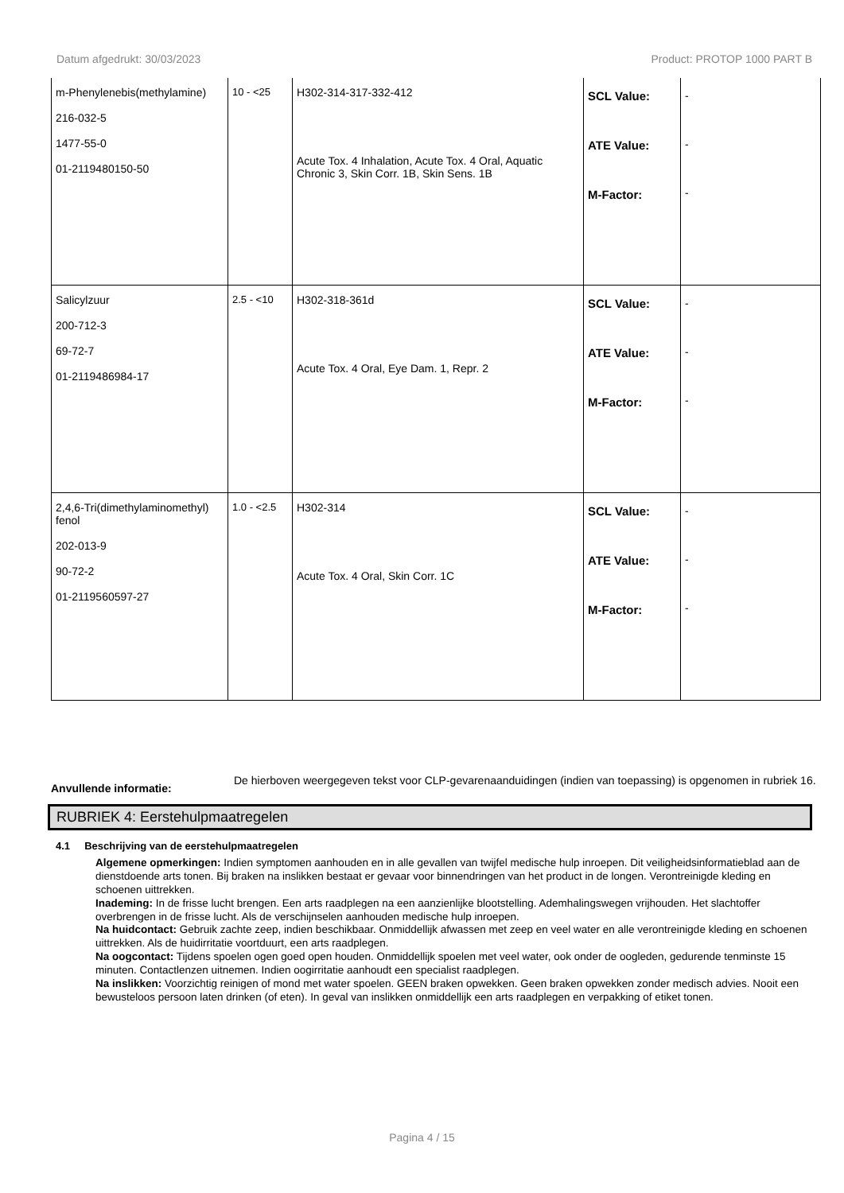Datum afgedrukt: 30/03/2023 Product: PROTOP 1000 PART B
| m-Phenylenebis(methylamine) 216-032-5 1477-55-0 01-2119480150-50 | 10 - <25 | H302-314-317-332-412 Acute Tox. 4 Inhalation, Acute Tox. 4 Oral, Aquatic Chronic 3, Skin Corr. 1B, Skin Sens. 1B | SCL Value: ATE Value: M-Factor: | - - - |
| Salicylzuur 200-712-3 69-72-7 01-2119486984-17 | 2.5 - <10 | H302-318-361d Acute Tox. 4 Oral, Eye Dam. 1, Repr. 2 | SCL Value: ATE Value: M-Factor: | - - - |
| 2,4,6-Tri(dimethylaminomethyl) fenol 202-013-9 90-72-2 01-2119560597-27 | 1.0 - <2.5 | H302-314 Acute Tox. 4 Oral, Skin Corr. 1C | SCL Value: ATE Value: M-Factor: | - - - |
Anvullende informatie: De hierboven weergegeven tekst voor CLP-gevarenaanduidingen (indien van toepassing) is opgenomen in rubriek 16.
RUBRIEK 4: Eerstehulpmaatregelen
4.1 Beschrijving van de eerstehulpmaatregelen
Algemene opmerkingen: Indien symptomen aanhouden en in alle gevallen van twijfel medische hulp inroepen. Dit veiligheidsinformatieblad aan de dienstdoende arts tonen. Bij braken na inslikken bestaat er gevaar voor binnendringen van het product in de longen. Verontreinigde kleding en schoenen uittrekken.
Inademing: In de frisse lucht brengen. Een arts raadplegen na een aanzienlijke blootstelling. Ademhalingswegen vrijhouden. Het slachtoffer overbrengen in de frisse lucht. Als de verschijnselen aanhouden medische hulp inroepen.
Na huidcontact: Gebruik zachte zeep, indien beschikbaar. Onmiddellijk afwassen met zeep en veel water en alle verontreinigde kleding en schoenen uittrekken. Als de huidirritatie voortduurt, een arts raadplegen.
Na oogcontact: Tijdens spoelen ogen goed open houden. Onmiddellijk spoelen met veel water, ook onder de oogleden, gedurende tenminste 15 minuten. Contactlenzen uitnemen. Indien oogirritatie aanhoudt een specialist raadplegen.
Na inslikken: Voorzichtig reinigen of mond met water spoelen. GEEN braken opwekken. Geen braken opwekken zonder medisch advies. Nooit een bewusteloos persoon laten drinken (of eten). In geval van inslikken onmiddellijk een arts raadplegen en verpakking of etiket tonen.
Pagina 4 / 15